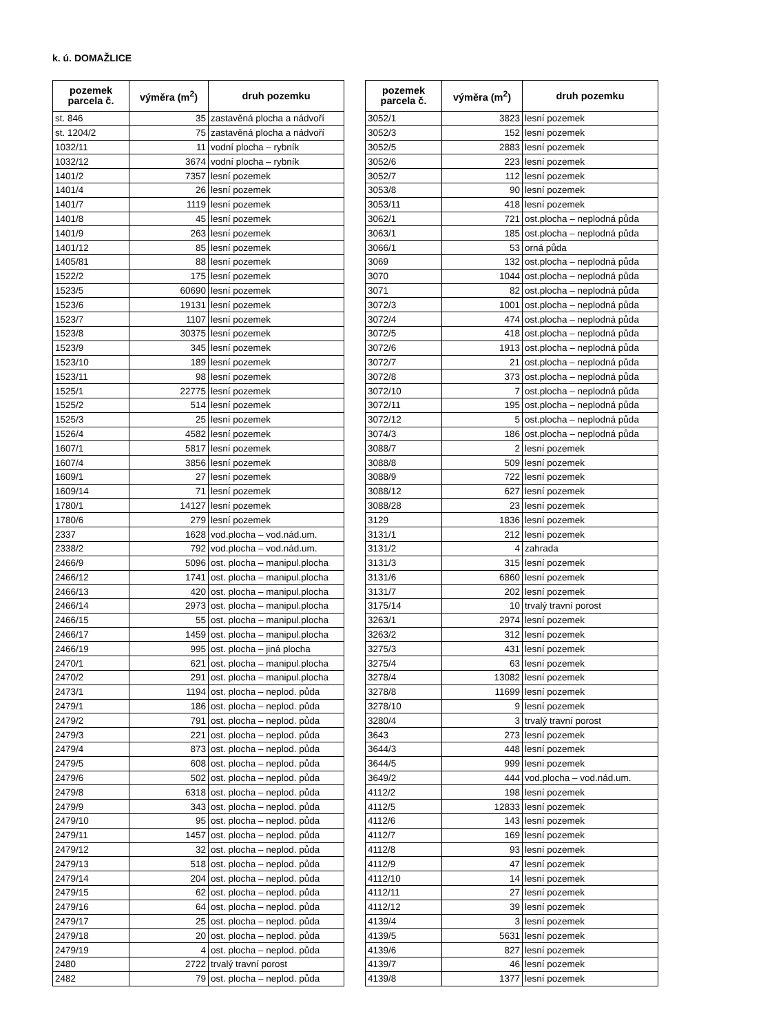k. ú. DOMAŽLICE
| pozemek parcela č. | výměra (m<sup>2</sup>) | druh pozemku |
| --- | --- | --- |
| st. 846 | 35 | zastavěná plocha a nádvoří |
| st. 1204/2 | 75 | zastavěná plocha a nádvoří |
| 1032/11 | 11 | vodní plocha – rybník |
| 1032/12 | 3674 | vodní plocha – rybník |
| 1401/2 | 7357 | lesní pozemek |
| 1401/4 | 26 | lesní pozemek |
| 1401/7 | 1119 | lesní pozemek |
| 1401/8 | 45 | lesní pozemek |
| 1401/9 | 263 | lesní pozemek |
| 1401/12 | 85 | lesní pozemek |
| 1405/81 | 88 | lesní pozemek |
| 1522/2 | 175 | lesní pozemek |
| 1523/5 | 60690 | lesní pozemek |
| 1523/6 | 19131 | lesní pozemek |
| 1523/7 | 1107 | lesní pozemek |
| 1523/8 | 30375 | lesní pozemek |
| 1523/9 | 345 | lesní pozemek |
| 1523/10 | 189 | lesní pozemek |
| 1523/11 | 98 | lesní pozemek |
| 1525/1 | 22775 | lesní pozemek |
| 1525/2 | 514 | lesní pozemek |
| 1525/3 | 25 | lesní pozemek |
| 1526/4 | 4582 | lesní pozemek |
| 1607/1 | 5817 | lesní pozemek |
| 1607/4 | 3856 | lesní pozemek |
| 1609/1 | 27 | lesní pozemek |
| 1609/14 | 71 | lesní pozemek |
| 1780/1 | 14127 | lesní pozemek |
| 1780/6 | 279 | lesní pozemek |
| 2337 | 1628 | vod.plocha – vod.nád.um. |
| 2338/2 | 792 | vod.plocha – vod.nád.um. |
| 2466/9 | 5096 | ost. plocha – manipul.plocha |
| 2466/12 | 1741 | ost. plocha – manipul.plocha |
| 2466/13 | 420 | ost. plocha – manipul.plocha |
| 2466/14 | 2973 | ost. plocha – manipul.plocha |
| 2466/15 | 55 | ost. plocha – manipul.plocha |
| 2466/17 | 1459 | ost. plocha – manipul.plocha |
| 2466/19 | 995 | ost. plocha – jiná plocha |
| 2470/1 | 621 | ost. plocha – manipul.plocha |
| 2470/2 | 291 | ost. plocha – manipul.plocha |
| 2473/1 | 1194 | ost. plocha – neplod. půda |
| 2479/1 | 186 | ost. plocha – neplod. půda |
| 2479/2 | 791 | ost. plocha – neplod. půda |
| 2479/3 | 221 | ost. plocha – neplod. půda |
| 2479/4 | 873 | ost. plocha – neplod. půda |
| 2479/5 | 608 | ost. plocha – neplod. půda |
| 2479/6 | 502 | ost. plocha – neplod. půda |
| 2479/8 | 6318 | ost. plocha – neplod. půda |
| 2479/9 | 343 | ost. plocha – neplod. půda |
| 2479/10 | 95 | ost. plocha – neplod. půda |
| 2479/11 | 1457 | ost. plocha – neplod. půda |
| 2479/12 | 32 | ost. plocha – neplod. půda |
| 2479/13 | 518 | ost. plocha – neplod. půda |
| 2479/14 | 204 | ost. plocha – neplod. půda |
| 2479/15 | 62 | ost. plocha – neplod. půda |
| 2479/16 | 64 | ost. plocha – neplod. půda |
| 2479/17 | 25 | ost. plocha – neplod. půda |
| 2479/18 | 20 | ost. plocha – neplod. půda |
| 2479/19 | 4 | ost. plocha – neplod. půda |
| 2480 | 2722 | trvalý travní porost |
| 2482 | 79 | ost. plocha – neplod. půda |
| pozemek parcela č. | výměra (m<sup>2</sup>) | druh pozemku |
| --- | --- | --- |
| 3052/1 | 3823 | lesní pozemek |
| 3052/3 | 152 | lesní pozemek |
| 3052/5 | 2883 | lesní pozemek |
| 3052/6 | 223 | lesní pozemek |
| 3052/7 | 112 | lesní pozemek |
| 3053/8 | 90 | lesní pozemek |
| 3053/11 | 418 | lesní pozemek |
| 3062/1 | 721 | ost.plocha – neplodná půda |
| 3063/1 | 185 | ost.plocha – neplodná půda |
| 3066/1 | 53 | orná půda |
| 3069 | 132 | ost.plocha – neplodná půda |
| 3070 | 1044 | ost.plocha – neplodná půda |
| 3071 | 82 | ost.plocha – neplodná půda |
| 3072/3 | 1001 | ost.plocha – neplodná půda |
| 3072/4 | 474 | ost.plocha – neplodná půda |
| 3072/5 | 418 | ost.plocha – neplodná půda |
| 3072/6 | 1913 | ost.plocha – neplodná půda |
| 3072/7 | 21 | ost.plocha – neplodná půda |
| 3072/8 | 373 | ost.plocha – neplodná půda |
| 3072/10 | 7 | ost.plocha – neplodná půda |
| 3072/11 | 195 | ost.plocha – neplodná půda |
| 3072/12 | 5 | ost.plocha – neplodná půda |
| 3074/3 | 186 | ost.plocha – neplodná půda |
| 3088/7 | 2 | lesní pozemek |
| 3088/8 | 509 | lesní pozemek |
| 3088/9 | 722 | lesní pozemek |
| 3088/12 | 627 | lesní pozemek |
| 3088/28 | 23 | lesní pozemek |
| 3129 | 1836 | lesní pozemek |
| 3131/1 | 212 | lesní pozemek |
| 3131/2 | 4 | zahrada |
| 3131/3 | 315 | lesní pozemek |
| 3131/6 | 6860 | lesní pozemek |
| 3131/7 | 202 | lesní pozemek |
| 3175/14 | 10 | trvalý travní porost |
| 3263/1 | 2974 | lesní pozemek |
| 3263/2 | 312 | lesní pozemek |
| 3275/3 | 431 | lesní pozemek |
| 3275/4 | 63 | lesní pozemek |
| 3278/4 | 13082 | lesní pozemek |
| 3278/8 | 11699 | lesní pozemek |
| 3278/10 | 9 | lesní pozemek |
| 3280/4 | 3 | trvalý travní porost |
| 3643 | 273 | lesní pozemek |
| 3644/3 | 448 | lesní pozemek |
| 3644/5 | 999 | lesní pozemek |
| 3649/2 | 444 | vod.plocha – vod.nád.um. |
| 4112/2 | 198 | lesní pozemek |
| 4112/5 | 12833 | lesní pozemek |
| 4112/6 | 143 | lesní pozemek |
| 4112/7 | 169 | lesní pozemek |
| 4112/8 | 93 | lesní pozemek |
| 4112/9 | 47 | lesní pozemek |
| 4112/10 | 14 | lesní pozemek |
| 4112/11 | 27 | lesní pozemek |
| 4112/12 | 39 | lesní pozemek |
| 4139/4 | 3 | lesní pozemek |
| 4139/5 | 5631 | lesní pozemek |
| 4139/6 | 827 | lesní pozemek |
| 4139/7 | 46 | lesní pozemek |
| 4139/8 | 1377 | lesní pozemek |